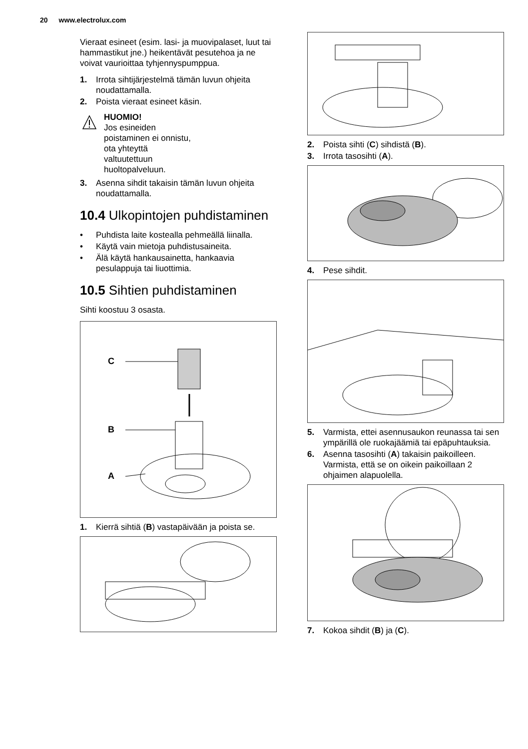20 www.electrolux.com
Vieraat esineet (esim. lasi- ja muovipalaset, luut tai hammastikut jne.) heikentävät pesutehoa ja ne voivat vaurioittaa tyhjennyspumppua.
1. Irrota sihtijärjestelmä tämän luvun ohjeita noudattamalla.
2. Poista vieraat esineet käsin.
HUOMIO!
Jos esineiden
poistaminen ei onnistu,
ota yhteyttä
valtuutettuun
huoltopalveluun.
3. Asenna sihdit takaisin tämän luvun ohjeita noudattamalla.
10.4 Ulkopintojen puhdistaminen
• Puhdista laite kostealla pehmeällä liinalla.
• Käytä vain mietoja puhdistusaineita.
• Älä käytä hankausainetta, hankaavia pesulappuja tai liuottimia.
10.5 Sihtien puhdistaminen
Sihti koostuu 3 osasta.
C
B
A
1. Kierrä sihtiä (B) vastapäivään ja poista se.
2. Poista sihti (C) sihdistä (B).
3. Irrota tasosihti (A).
4. Pese sihdit.
5. Varmista, ettei asennusaukon reunassa tai sen ympärillä ole ruokajäämiä tai epäpuhtauksia.
6. Asenna tasosihti (A) takaisin paikoilleen. Varmista, että se on oikein paikoillaan 2 ohjaimen alapuolella.
7. Kokoa sihdit (B) ja (C).